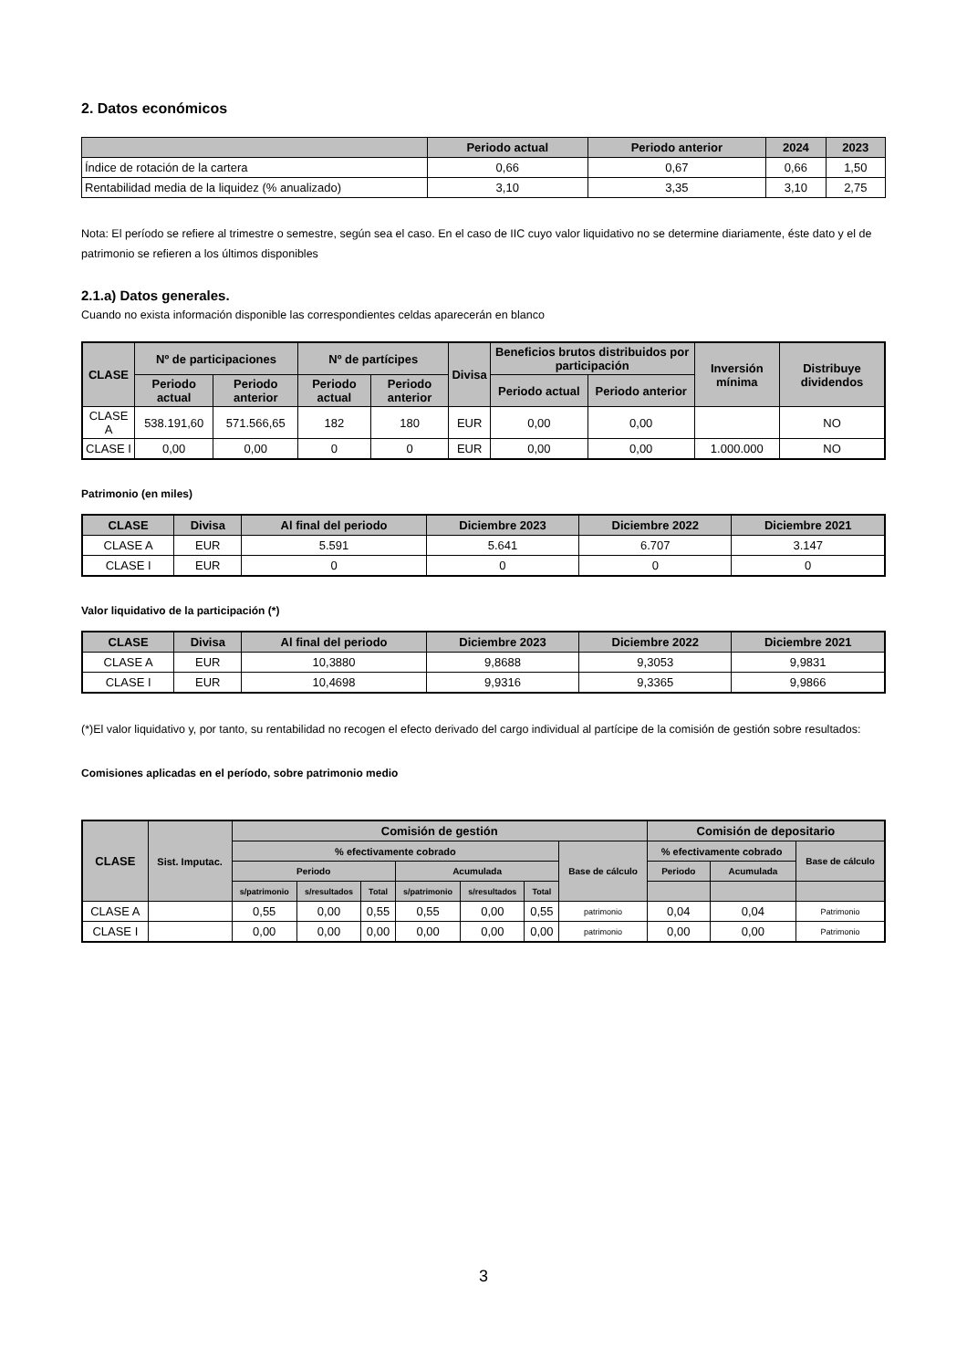2. Datos económicos
| | Periodo actual | Periodo anterior | 2024 | 2023 |
| --- | --- | --- | --- | --- |
| Índice de rotación de la cartera | 0,66 | 0,67 | 0,66 | 1,50 |
| Rentabilidad media de la liquidez (% anualizado) | 3,10 | 3,35 | 3,10 | 2,75 |
Nota: El período se refiere al trimestre o semestre, según sea el caso. En el caso de IIC cuyo valor liquidativo no se determine diariamente, éste dato y el de patrimonio se refieren a los últimos disponibles
2.1.a) Datos generales.
Cuando no exista información disponible las correspondientes celdas aparecerán en blanco
| CLASE | Nº de participaciones | | Nº de partícipes | | Divisa | Beneficios brutos distribuidos por participación | | Inversión mínima | Distribuye dividendos |
| --- | --- | --- | --- | --- | --- | --- | --- | --- | --- |
| | Periodo actual | Periodo anterior | Periodo actual | Periodo anterior | | Periodo actual | Periodo anterior | | |
| CLASE A | 538.191,60 | 571.566,65 | 182 | 180 | EUR | 0,00 | 0,00 | | NO |
| CLASE I | 0,00 | 0,00 | 0 | 0 | EUR | 0,00 | 0,00 | 1.000.000 | NO |
Patrimonio (en miles)
| CLASE | Divisa | Al final del periodo | Diciembre 2023 | Diciembre 2022 | Diciembre 2021 |
| --- | --- | --- | --- | --- | --- |
| CLASE A | EUR | 5.591 | 5.641 | 6.707 | 3.147 |
| CLASE I | EUR | 0 | 0 | 0 | 0 |
Valor liquidativo de la participación (*)
| CLASE | Divisa | Al final del periodo | Diciembre 2023 | Diciembre 2022 | Diciembre 2021 |
| --- | --- | --- | --- | --- | --- |
| CLASE A | EUR | 10,3880 | 9,8688 | 9,3053 | 9,9831 |
| CLASE I | EUR | 10,4698 | 9,9316 | 9,3365 | 9,9866 |
(*)El valor liquidativo y, por tanto, su rentabilidad no recogen el efecto derivado del cargo individual al partícipe de la comisión de gestión sobre resultados:
Comisiones aplicadas en el período, sobre patrimonio medio
| CLASE | Sist. Imputac. | Comisión de gestión | | | | | | | Comisión de depositario | | |
| --- | --- | --- | --- | --- | --- | --- | --- | --- | --- | --- | --- |
| | | % efectivamente cobrado | | | | | | Base de cálculo | % efectivamente cobrado | | Base de cálculo |
| | | Periodo | | | Acumulada | | | | Periodo | Acumulada | |
| | | s/patrimonio | s/resultados | Total | s/patrimonio | s/resultados | Total | | | | |
| CLASE A | | 0,55 | 0,00 | 0,55 | 0,55 | 0,00 | 0,55 | patrimonio | 0,04 | 0,04 | Patrimonio |
| CLASE I | | 0,00 | 0,00 | 0,00 | 0,00 | 0,00 | 0,00 | patrimonio | 0,00 | 0,00 | Patrimonio |
3